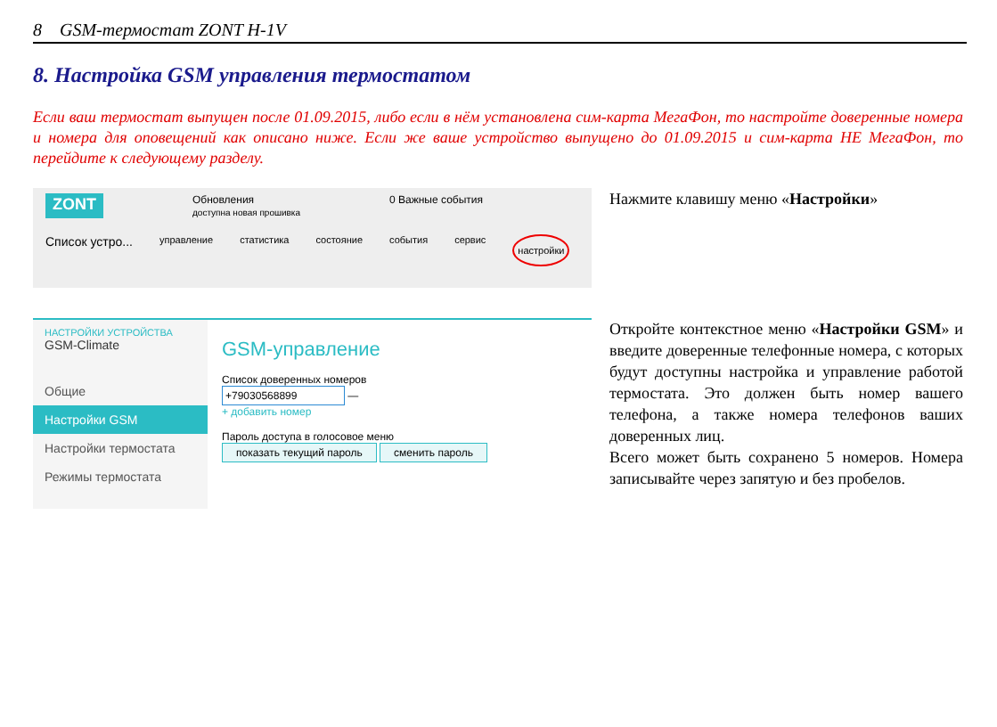8 GSM-термостат ZONT H-1V
8. Настройка GSM управления термостатом
Если ваш термостат выпущен после 01.09.2015, либо если в нём установлена сим-карта МегаФон, то настройте доверенные номера и номера для оповещений как описано ниже. Если же ваше устройство выпущено до 01.09.2015 и сим-карта НЕ МегаФон, то перейдите к следующему разделу.
ZONT Обновления
доступна новая прошивка 0 Важные события
Список устро... управление статистика состояние события сервис настройки
Нажмите клавишу меню «Настройки»
НАСТРОЙКИ УСТРОЙСТВА
GSM-Climate
Общие
Настройки GSM
Настройки термостата
Режимы термостата
GSM-управление
Список доверенных номеров
+79030568899 —
+ добавить номер
Пароль доступа в голосовое меню
показать текущий пароль сменить пароль
Откройте контекстное меню «Настройки GSM» и введите доверенные телефонные номера, с которых будут доступны настройка и управление работой термостата. Это должен быть номер вашего телефона, а также номера телефонов ваших доверенных лиц.
Всего может быть сохранено 5 номеров. Номера записывайте через запятую и без пробелов.